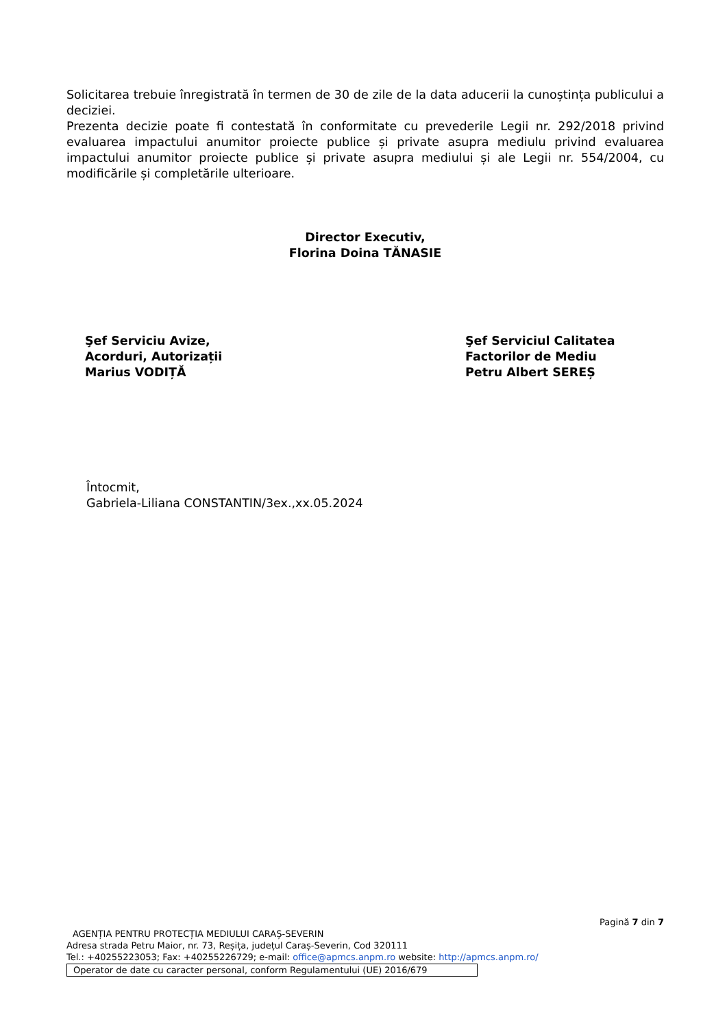Solicitarea trebuie înregistrată în termen de 30 de zile de la data aducerii la cunoștința publicului a deciziei.
Prezenta decizie poate fi contestată în conformitate cu prevederile Legii nr. 292/2018 privind evaluarea impactului anumitor proiecte publice și private asupra mediulu privind evaluarea impactului anumitor proiecte publice și private asupra mediului și ale Legii nr. 554/2004, cu modificările și completările ulterioare.
Director Executiv,
Florina Doina TĂNASIE
Şef Serviciu Avize,
Acorduri, Autorizații
Marius VODIȚĂ
Şef Serviciul Calitatea
Factorilor de Mediu
Petru Albert SEREȘ
Întocmit,
Gabriela-Liliana CONSTANTIN/3ex.,xx.05.2024
Pagină 7 din 7
AGENȚIA PENTRU PROTECȚIA MEDIULUI CARAȘ-SEVERIN
Adresa strada Petru Maior, nr. 73, Reșița, județul Caraș-Severin, Cod 320111
Tel.: +40255223053; Fax: +40255226729; e-mail: office@apmcs.anpm.ro website: http://apmcs.anpm.ro/
Operator de date cu caracter personal, conform Regulamentului (UE) 2016/679